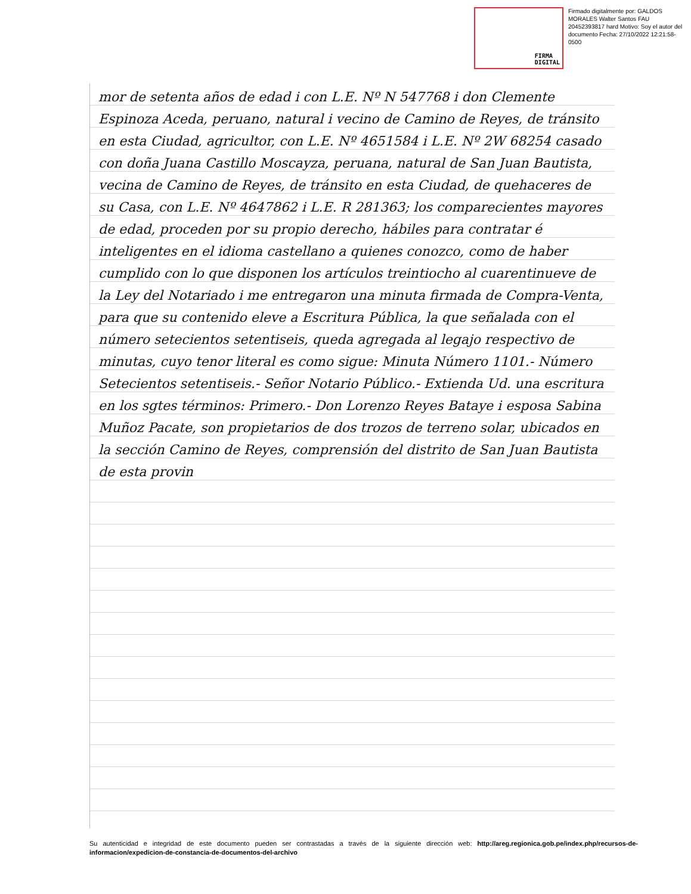FIRMA
DIGITAL
Firmado digitalmente por: GALDOS MORALES Walter Santos FAU 20452393817 hard Motivo: Soy el autor del documento Fecha: 27/10/2022 12:21:58-0500
mor de setenta años de edad i con L.E. Nº N 547768 i don Clemente Espinoza Aceda, peruano, natural i vecino de Camino de Reyes, de tránsito en esta Ciudad, agricultor, con L.E. Nº 4651584 i L.E. Nº 2W 68254 casado con doña Juana Castillo Moscayza, peruana, natural de San Juan Bautista, vecina de Camino de Reyes, de tránsito en esta Ciudad, de quehaceres de su Casa, con L.E. Nº 4647862 i L.E. R 281363; los comparecientes mayores de edad, proceden por su propio derecho, hábiles para contratar é inteligentes en el idioma castellano a quienes conozco, como de haber cumplido con lo que disponen los artículos treintiocho al cuarentinueve de la Ley del Notariado i me entregaron una minuta firmada de Compra-Venta, para que su contenido eleve a Escritura Pública, la que señalada con el número setecientos setentiseis, queda agregada al legajo respectivo de minutas, cuyo tenor literal es como sigue: Minuta Número 1101.- Número Setecientos setentiseis.- Señor Notario Público.- Extienda Ud. una escritura en los sgtes términos: Primero.- Don Lorenzo Reyes Bataye i esposa Sabina Muñoz Pacate, son propietarios de dos trozos de terreno solar, ubicados en la sección Camino de Reyes, comprensión del distrito de San Juan Bautista de esta provin
Su autenticidad e integridad de este documento pueden ser contrastadas a través de la siguiente dirección web: http://areg.regionica.gob.pe/index.php/recursos-de-informacion/expedicion-de-constancia-de-documentos-del-archivo